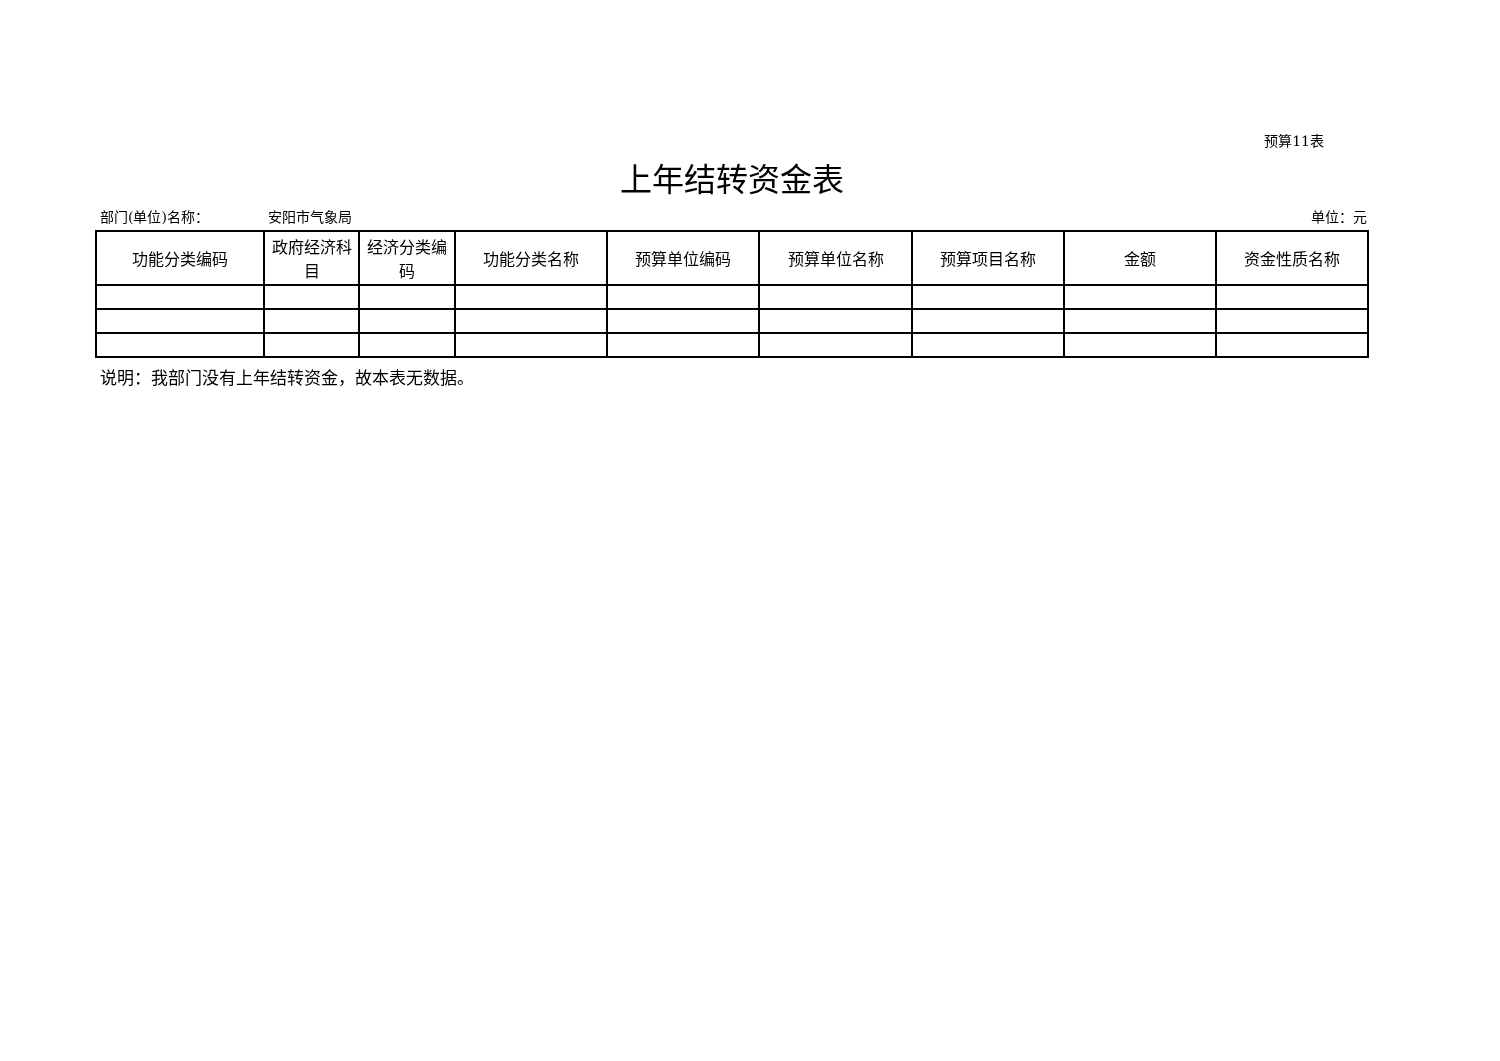预算11表
上年结转资金表
部门(单位)名称： 安阳市气象局 单位：元
| 功能分类编码 | 政府经济科目 | 经济分类编码 | 功能分类名称 | 预算单位编码 | 预算单位名称 | 预算项目名称 | 金额 | 资金性质名称 |
| --- | --- | --- | --- | --- | --- | --- | --- | --- |
说明：我部门没有上年结转资金，故本表无数据。